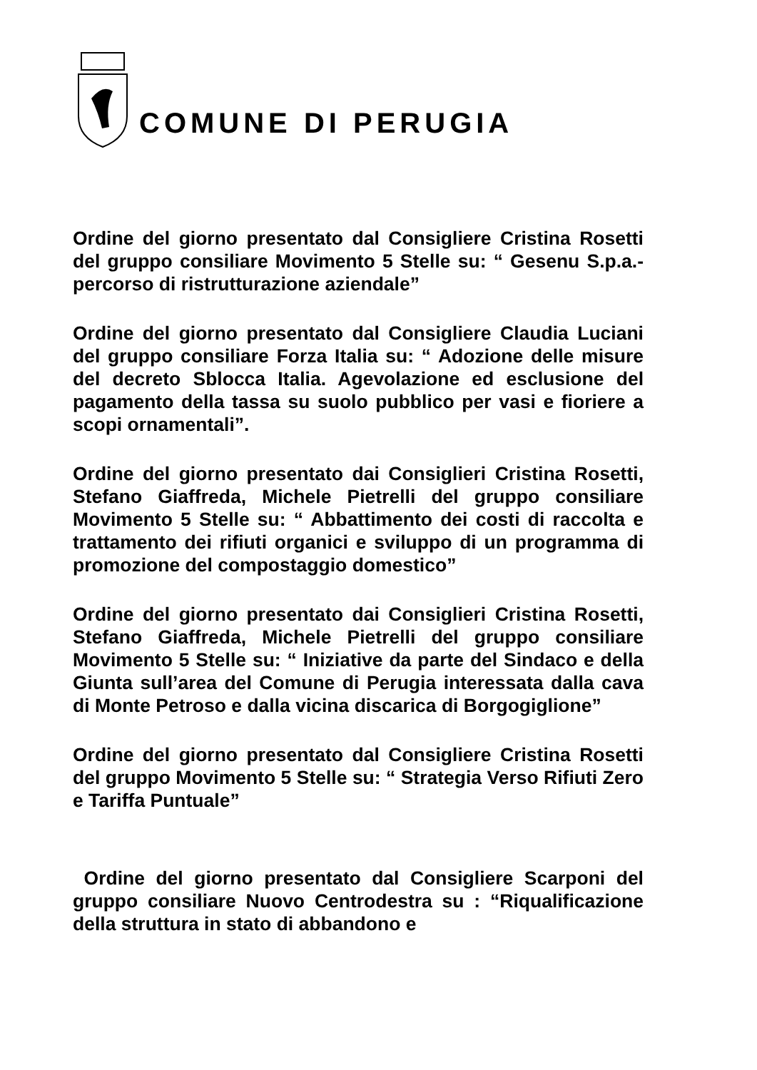COMUNE DI PERUGIA
Ordine del giorno presentato dal Consigliere Cristina Rosetti del gruppo consiliare Movimento 5 Stelle su: “ Gesenu S.p.a.- percorso di ristrutturazione aziendale”
Ordine del giorno presentato dal Consigliere Claudia Luciani del gruppo consiliare Forza Italia su: “ Adozione delle misure del decreto Sblocca Italia. Agevolazione ed esclusione del pagamento della tassa su suolo pubblico per vasi e fioriere a scopi ornamentali”.
Ordine del giorno presentato dai Consiglieri Cristina Rosetti, Stefano Giaffreda, Michele Pietrelli del gruppo consiliare Movimento 5 Stelle su: “ Abbattimento dei costi di raccolta e trattamento dei rifiuti organici e sviluppo di un programma di promozione del compostaggio domestico”
Ordine del giorno presentato dai Consiglieri Cristina Rosetti, Stefano Giaffreda, Michele Pietrelli del gruppo consiliare Movimento 5 Stelle su: “ Iniziative da parte del Sindaco e della Giunta sull’area del Comune di Perugia interessata dalla cava di Monte Petroso e dalla vicina discarica di Borgogiglione”
Ordine del giorno presentato dal Consigliere Cristina Rosetti del gruppo Movimento 5 Stelle su: “ Strategia Verso Rifiuti Zero e Tariffa Puntuale”
Ordine del giorno presentato dal Consigliere Scarponi del gruppo consiliare Nuovo Centrodestra su : “Riqualificazione della struttura in stato di abbandono e